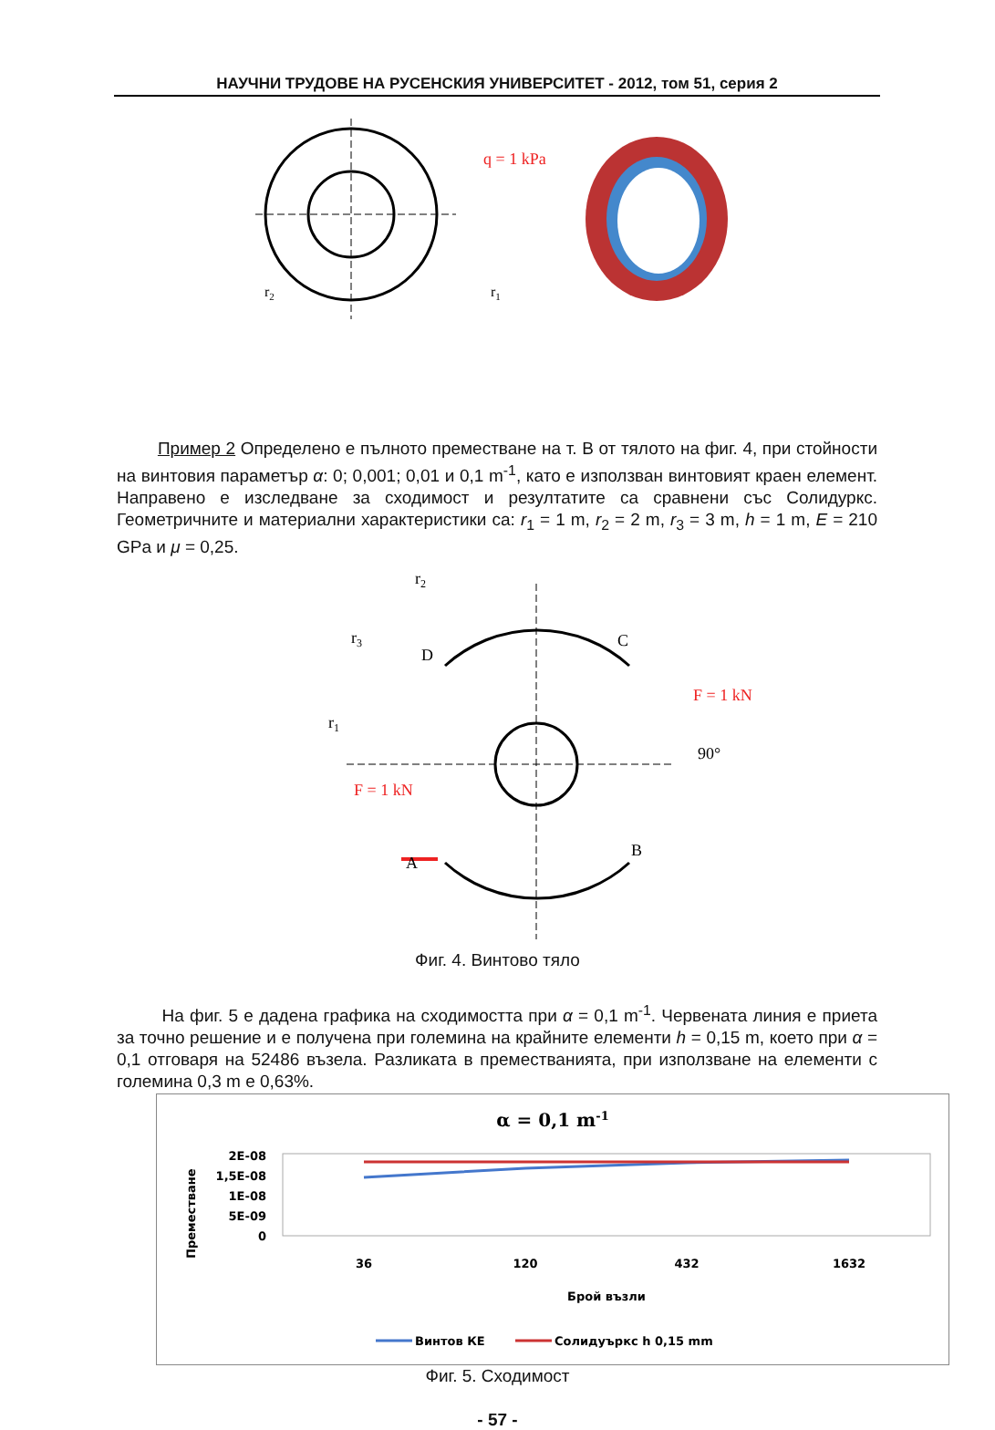НАУЧНИ ТРУДОВЕ НА РУСЕНСКИЯ УНИВЕРСИТЕТ - 2012, том 51, серия 2
q = 1 kPa
r2
r1
Пример 2 Определено е пълното преместване на т. В от тялото на фиг. 4, при стойности на винтовия параметър α: 0; 0,001; 0,01 и 0,1 m<sup>-1</sup>, като е използван винтовият краен елемент. Направено е изследване за сходимост и резултатите са сравнени със Солидуркс. Геометричните и материални характеристики са: r<sub>1</sub> = 1 m, r<sub>2</sub> = 2 m, r<sub>3</sub> = 3 m, h = 1 m, E = 210 GPa и μ = 0,25.
r2
r3
r1
D
C
A
B
F = 1 kN
F = 1 kN
90°
Фиг. 4. Винтово тяло
На фиг. 5 е дадена графика на сходимостта при α = 0,1 m<sup>-1</sup>. Червената линия е приета за точно решение и е получена при големина на крайните елементи h = 0,15 m, което при α = 0,1 отговаря на 52486 възела. Разликата в преместванията, при използване на елементи с големина 0,3 m е 0,63%.
α = 0,1 m-1
2E-08
1,5E-08
1E-08
5E-09
0
Преместване
36
120
432
1632
Брой възли
Винтов КЕ
Солидуъркс h 0,15 mm
Фиг. 5. Сходимост
- 57 -